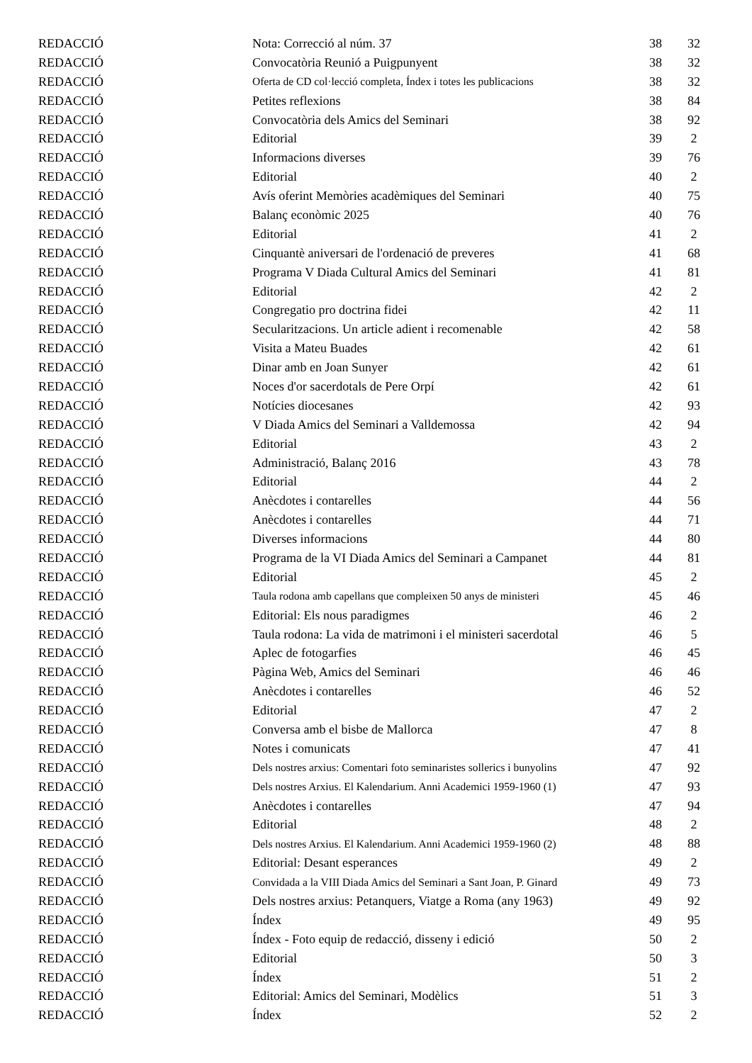| REDACCIÓ | Nota: Correcció al núm. 37 | 38 | 32 |
| REDACCIÓ | Convocatòria Reunió a Puigpunyent | 38 | 32 |
| REDACCIÓ | Oferta de CD col·lecció completa, Índex i totes les publicacions | 38 | 32 |
| REDACCIÓ | Petites reflexions | 38 | 84 |
| REDACCIÓ | Convocatòria dels Amics del Seminari | 38 | 92 |
| REDACCIÓ | Editorial | 39 | 2 |
| REDACCIÓ | Informacions diverses | 39 | 76 |
| REDACCIÓ | Editorial | 40 | 2 |
| REDACCIÓ | Avís oferint Memòries acadèmiques del Seminari | 40 | 75 |
| REDACCIÓ | Balanç econòmic 2025 | 40 | 76 |
| REDACCIÓ | Editorial | 41 | 2 |
| REDACCIÓ | Cinquantè aniversari de l'ordenació de preveres | 41 | 68 |
| REDACCIÓ | Programa V Diada Cultural Amics del Seminari | 41 | 81 |
| REDACCIÓ | Editorial | 42 | 2 |
| REDACCIÓ | Congregatio pro doctrina fidei | 42 | 11 |
| REDACCIÓ | Secularitzacions. Un article adient i recomenable | 42 | 58 |
| REDACCIÓ | Visita a Mateu Buades | 42 | 61 |
| REDACCIÓ | Dinar amb en Joan Sunyer | 42 | 61 |
| REDACCIÓ | Noces d'or sacerdotals de Pere Orpí | 42 | 61 |
| REDACCIÓ | Notícies diocesanes | 42 | 93 |
| REDACCIÓ | V Diada Amics del Seminari a Valldemossa | 42 | 94 |
| REDACCIÓ | Editorial | 43 | 2 |
| REDACCIÓ | Administració, Balanç 2016 | 43 | 78 |
| REDACCIÓ | Editorial | 44 | 2 |
| REDACCIÓ | Anècdotes i contarelles | 44 | 56 |
| REDACCIÓ | Anècdotes i contarelles | 44 | 71 |
| REDACCIÓ | Diverses informacions | 44 | 80 |
| REDACCIÓ | Programa de la VI Diada Amics del Seminari a Campanet | 44 | 81 |
| REDACCIÓ | Editorial | 45 | 2 |
| REDACCIÓ | Taula rodona amb capellans que compleixen 50 anys de ministeri | 45 | 46 |
| REDACCIÓ | Editorial: Els nous paradigmes | 46 | 2 |
| REDACCIÓ | Taula rodona: La vida de matrimoni i el ministeri sacerdotal | 46 | 5 |
| REDACCIÓ | Aplec de fotogarfies | 46 | 45 |
| REDACCIÓ | Pàgina Web, Amics del Seminari | 46 | 46 |
| REDACCIÓ | Anècdotes i contarelles | 46 | 52 |
| REDACCIÓ | Editorial | 47 | 2 |
| REDACCIÓ | Conversa amb el bisbe de Mallorca | 47 | 8 |
| REDACCIÓ | Notes i comunicats | 47 | 41 |
| REDACCIÓ | Dels nostres arxius: Comentari foto seminaristes sollerics i bunyolins | 47 | 92 |
| REDACCIÓ | Dels nostres Arxius. El Kalendarium. Anni Academici 1959-1960 (1) | 47 | 93 |
| REDACCIÓ | Anècdotes i contarelles | 47 | 94 |
| REDACCIÓ | Editorial | 48 | 2 |
| REDACCIÓ | Dels nostres Arxius. El Kalendarium. Anni Academici 1959-1960 (2) | 48 | 88 |
| REDACCIÓ | Editorial: Desant esperances | 49 | 2 |
| REDACCIÓ | Convidada a la VIII Diada Amics del Seminari a Sant Joan, P. Ginard | 49 | 73 |
| REDACCIÓ | Dels nostres arxius: Petanquers, Viatge a Roma (any 1963) | 49 | 92 |
| REDACCIÓ | Índex | 49 | 95 |
| REDACCIÓ | Índex - Foto equip de redacció, disseny i edició | 50 | 2 |
| REDACCIÓ | Editorial | 50 | 3 |
| REDACCIÓ | Índex | 51 | 2 |
| REDACCIÓ | Editorial: Amics del Seminari, Modèlics | 51 | 3 |
| REDACCIÓ | Índex | 52 | 2 |